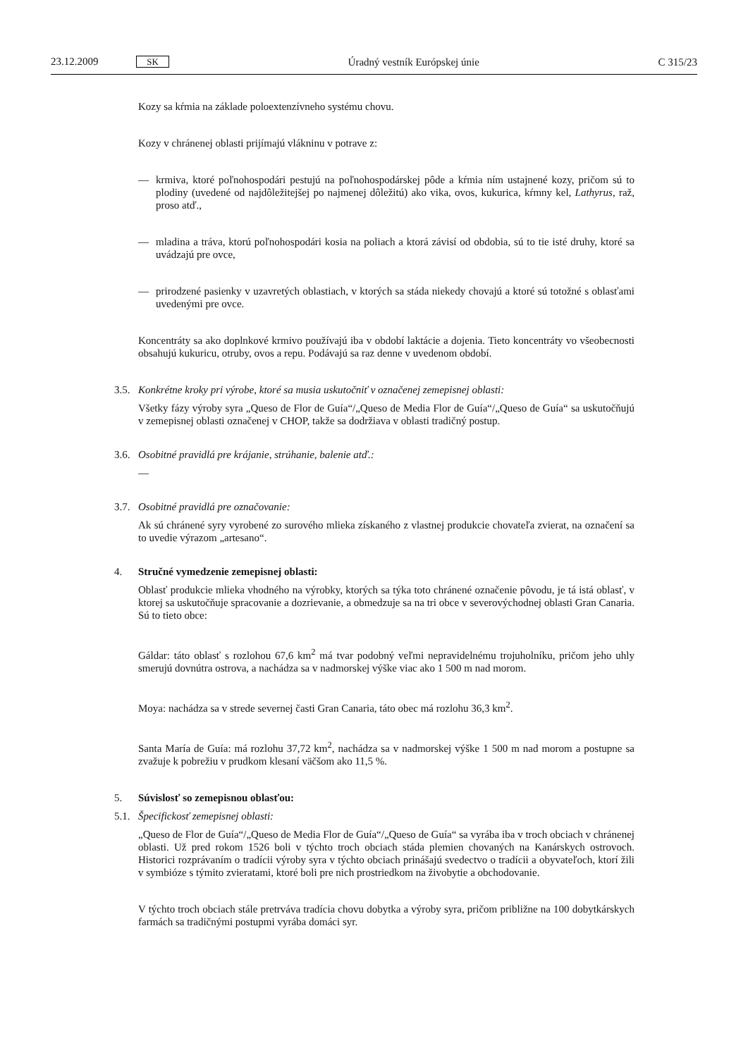23.12.2009 SK Úradný vestník Európskej únie C 315/23
Kozy sa kŕmia na základe poloextenzívneho systému chovu.
Kozy v chránenej oblasti prijímajú vlákninu v potrave z:
— krmiva, ktoré poľnohospodári pestujú na poľnohospodárskej pôde a kŕmia ním ustajnené kozy, pričom sú to plodiny (uvedené od najdôležitejšej po najmenej dôležitú) ako vika, ovos, kukurica, kŕmny kel, Lathyrus, raž, proso atď.,
— mladina a tráva, ktorú poľnohospodári kosia na poliach a ktorá závisí od obdobia, sú to tie isté druhy, ktoré sa uvádzajú pre ovce,
— prirodzené pasienky v uzavretých oblastiach, v ktorých sa stáda niekedy chovajú a ktoré sú totožné s oblasťami uvedenými pre ovce.
Koncentráty sa ako doplnkové krmivo používajú iba v období laktácie a dojenia. Tieto koncentráty vo všeobecnosti obsahujú kukuricu, otruby, ovos a repu. Podávajú sa raz denne v uvedenom období.
3.5. Konkrétne kroky pri výrobe, ktoré sa musia uskutočniť v označenej zemepisnej oblasti:
Všetky fázy výroby syra „Queso de Flor de Guía“/„Queso de Media Flor de Guía“/„Queso de Guía“ sa uskutočňujú v zemepisnej oblasti označenej v CHOP, takže sa dodržiava v oblasti tradičný postup.
3.6. Osobitné pravidlá pre krájanie, strúhanie, balenie atď.:
—
3.7. Osobitné pravidlá pre označovanie:
Ak sú chránené syry vyrobené zo surového mlieka získaného z vlastnej produkcie chovateľa zvierat, na označení sa to uvedie výrazom „artesano“.
4. Stručné vymedzenie zemepisnej oblasti:
Oblasť produkcie mlieka vhodného na výrobky, ktorých sa týka toto chránené označenie pôvodu, je tá istá oblasť, v ktorej sa uskutočňuje spracovanie a dozrievanie, a obmedzuje sa na tri obce v severovýchodnej oblasti Gran Canaria. Sú to tieto obce:
Gáldar: táto oblasť s rozlohou 67,6 km<sup>2</sup> má tvar podobný veľmi nepravidelnému trojuholníku, pričom jeho uhly smerujú dovnútra ostrova, a nachádza sa v nadmorskej výške viac ako 1 500 m nad morom.
Moya: nachádza sa v strede severnej časti Gran Canaria, táto obec má rozlohu 36,3 km<sup>2</sup>.
Santa María de Guía: má rozlohu 37,72 km<sup>2</sup>, nachádza sa v nadmorskej výške 1 500 m nad morom a postupne sa zvažuje k pobrežiu v prudkom klesaní väčšom ako 11,5 %.
5. Súvislosť so zemepisnou oblasťou:
5.1. Špecifickosť zemepisnej oblasti:
„Queso de Flor de Guía“/„Queso de Media Flor de Guía“/„Queso de Guía“ sa vyrába iba v troch obciach v chránenej oblasti. Už pred rokom 1526 boli v týchto troch obciach stáda plemien chovaných na Kanárskych ostrovoch. Historici rozprávaním o tradícii výroby syra v týchto obciach prinášajú svedectvo o tradícii a obyvateľoch, ktorí žili v symbióze s týmito zvieratami, ktoré boli pre nich prostriedkom na živobytie a obchodovanie.
V týchto troch obciach stále pretrváva tradícia chovu dobytka a výroby syra, pričom približne na 100 dobytkárskych farmách sa tradičnými postupmi vyrába domáci syr.